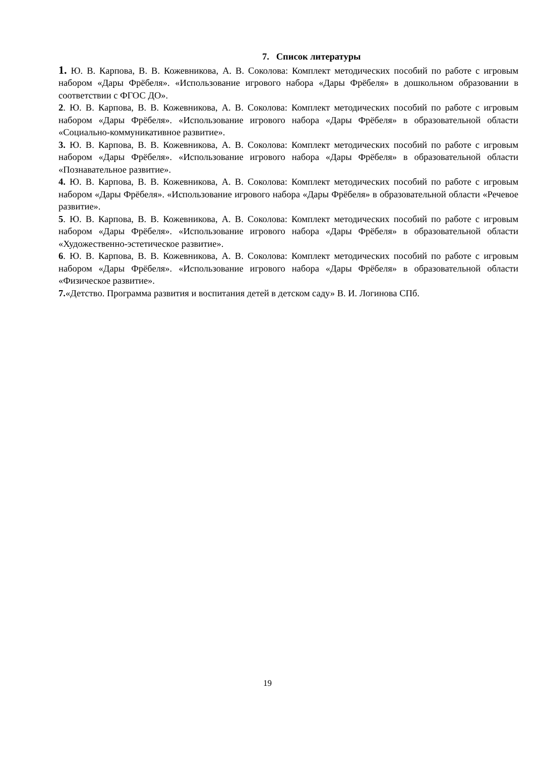7. Список литературы
1. Ю. В. Карпова, В. В. Кожевникова, А. В. Соколова: Комплект методических пособий по работе с игровым набором «Дары Фрёбеля». «Использование игрового набора «Дары Фрёбеля» в дошкольном образовании в соответствии с ФГОС ДО».
2. Ю. В. Карпова, В. В. Кожевникова, А. В. Соколова: Комплект методических пособий по работе с игровым набором «Дары Фрёбеля». «Использование игрового набора «Дары Фрёбеля» в образовательной области «Социально-коммуникативное развитие».
3. Ю. В. Карпова, В. В. Кожевникова, А. В. Соколова: Комплект методических пособий по работе с игровым набором «Дары Фрёбеля». «Использование игрового набора «Дары Фрёбеля» в образовательной области «Познавательное развитие».
4. Ю. В. Карпова, В. В. Кожевникова, А. В. Соколова: Комплект методических пособий по работе с игровым набором «Дары Фрёбеля». «Использование игрового набора «Дары Фрёбеля» в образовательной области «Речевое развитие».
5. Ю. В. Карпова, В. В. Кожевникова, А. В. Соколова: Комплект методических пособий по работе с игровым набором «Дары Фрёбеля». «Использование игрового набора «Дары Фрёбеля» в образовательной области «Художественно-эстетическое развитие».
6. Ю. В. Карпова, В. В. Кожевникова, А. В. Соколова: Комплект методических пособий по работе с игровым набором «Дары Фрёбеля». «Использование игрового набора «Дары Фрёбеля» в образовательной области «Физическое развитие».
7.«Детство. Программа развития и воспитания детей в детском саду» В. И. Логинова СПб.
19